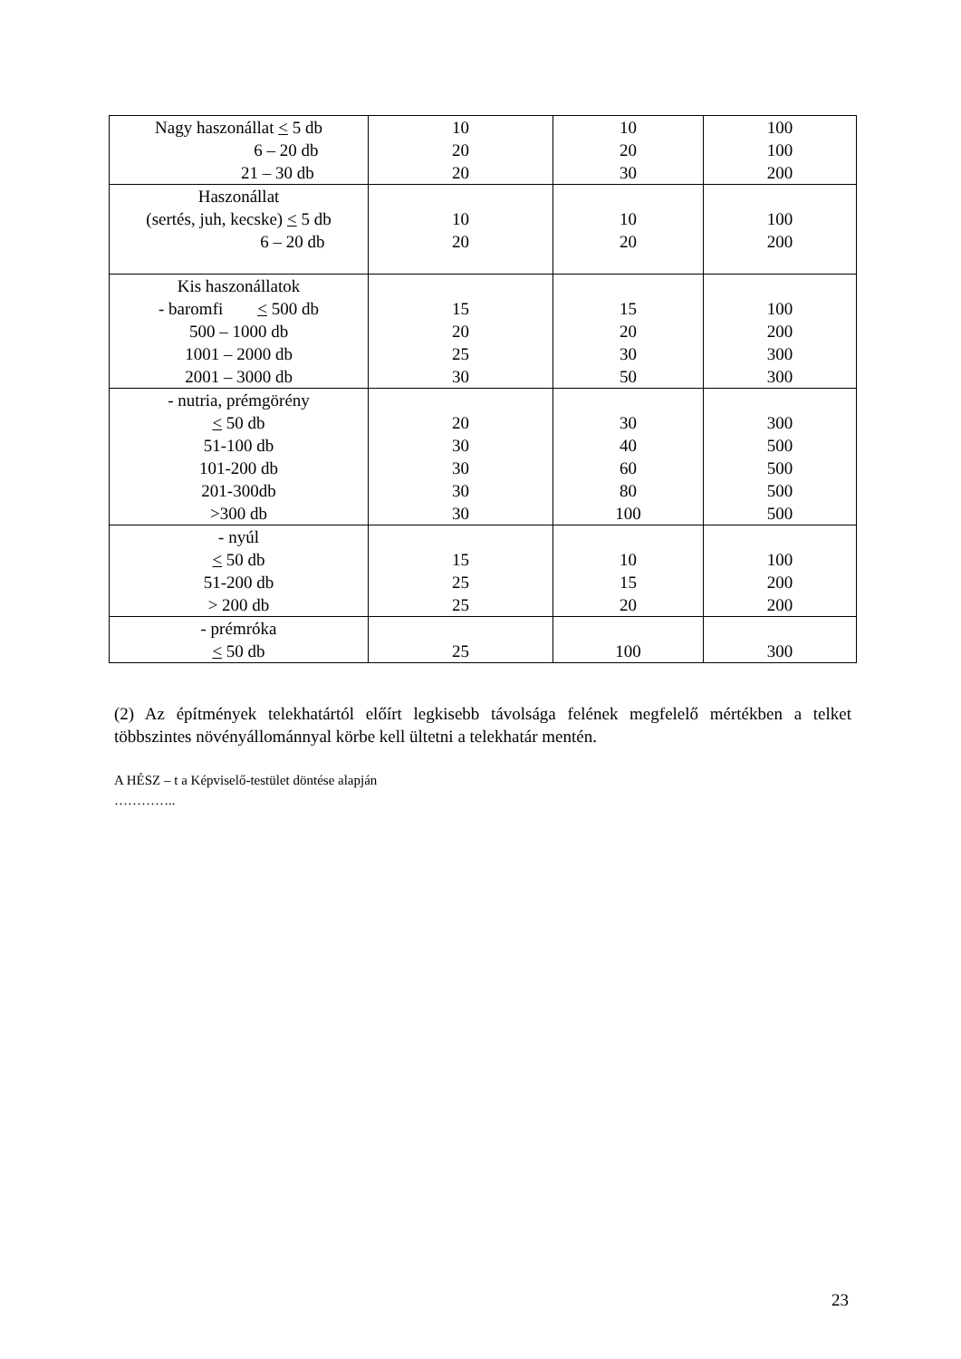| Nagy haszonállat < 5 db 6 – 20 db 21 – 30 db | 10 20 20 | 10 20 30 | 100 100 200 |
| Haszonállat (sertés, juh, kecske) < 5 db 6 – 20 db | 10 20 | 10 20 | 100 200 |
| Kis haszonállatok - baromfi < 500 db 500 – 1000 db 1001 – 2000 db 2001 – 3000 db | 15 20 25 30 | 15 20 30 50 | 100 200 300 300 |
| - nutria, prémgörény < 50 db 51-100 db 101-200 db 201-300db >300 db | 20 30 30 30 30 | 30 40 60 80 100 | 300 500 500 500 500 |
| - nyúl < 50 db 51-200 db > 200 db | 15 25 25 | 10 15 20 | 100 200 200 |
| - prémróka < 50 db | 25 | 100 | 300 |
(2) Az építmények telekhatártól előírt legkisebb távolsága felének megfelelő mértékben a telket többszintes növényállománnyal körbe kell ültetni a telekhatár mentén.
A HÉSZ – t a Képviselő-testület döntése alapján
…………..
23